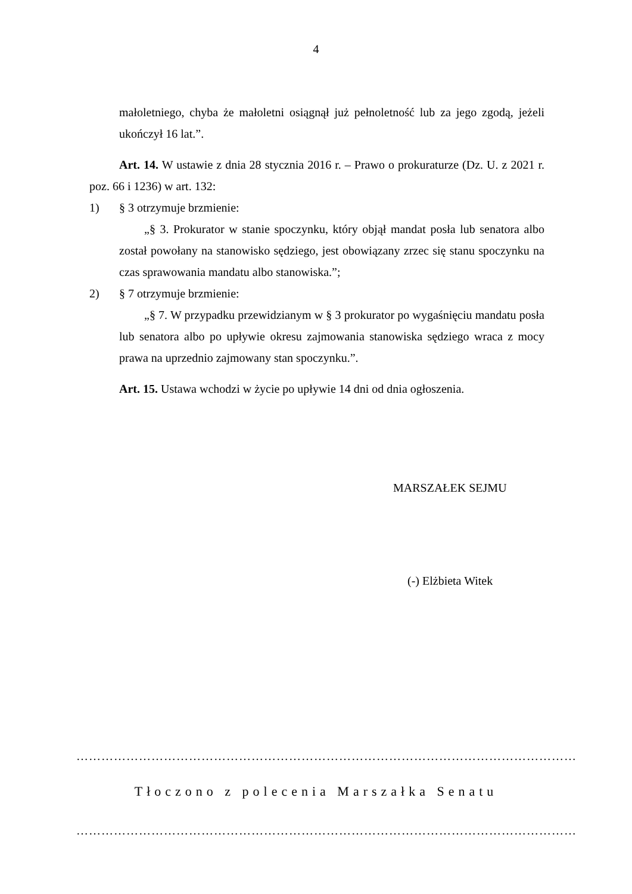4
małoletniego, chyba że małoletni osiągnął już pełnoletność lub za jego zgodą, jeżeli ukończył 16 lat.”.
Art. 14. W ustawie z dnia 28 stycznia 2016 r. – Prawo o prokuraturze (Dz. U. z 2021 r. poz. 66 i 1236) w art. 132:
1) § 3 otrzymuje brzmienie:
„§ 3. Prokurator w stanie spoczynku, który objął mandat posła lub senatora albo został powołany na stanowisko sędziego, jest obowiązany zrzec się stanu spoczynku na czas sprawowania mandatu albo stanowiska.”;
2) § 7 otrzymuje brzmienie:
„§ 7. W przypadku przewidzianym w § 3 prokurator po wygaśnięciu mandatu posła lub senatora albo po upływie okresu zajmowania stanowiska sędziego wraca z mocy prawa na uprzednio zajmowany stan spoczynku.”.
Art. 15. Ustawa wchodzi w życie po upływie 14 dni od dnia ogłoszenia.
MARSZAŁEK SEJMU
(-) Elżbieta Witek
…………………………………………………………………………………………………………
Tłoczono z polecenia Marszałka Senatu
…………………………………………………………………………………………………………